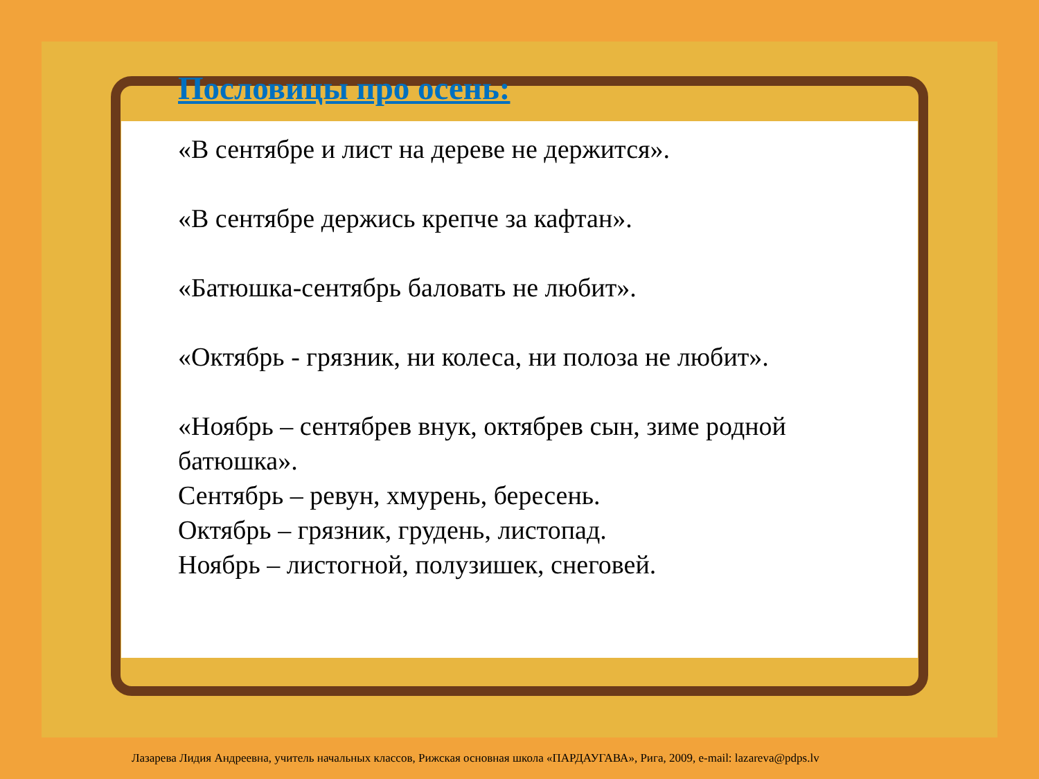Пословицы про осень:
«В сентябре и лист на дереве не держится».
«В сентябре держись крепче за кафтан».
«Батюшка-сентябрь баловать не любит».
«Октябрь - грязник, ни колеса, ни полоза не любит».
«Ноябрь – сентябрев внук, октябрев сын, зиме родной
батюшка».
Сентябрь – ревун, хмурень, бересень.
Октябрь – грязник, грудень, листопад.
Ноябрь – листогной, полузишек, снеговей.
Лазарева Лидия Андреевна, учитель начальных классов, Рижская основная школа «ПАРДАУГАВА», Рига, 2009, e-mail: lazareva@pdps.lv